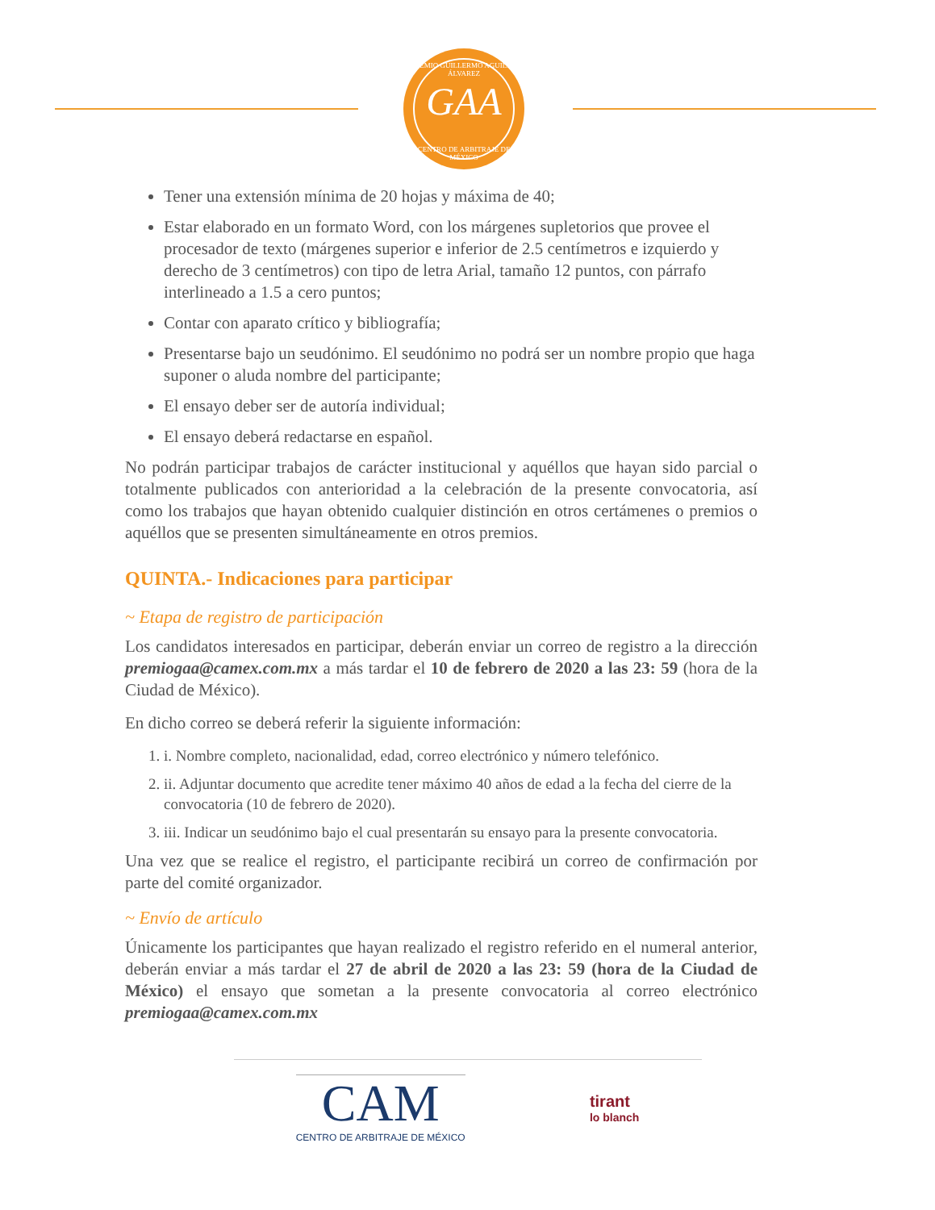PREMIO GUILLERMO AGUILAR ÁLVAREZ
GAA
CENTRO DE ARBITRAJE DE MÉXICO
Tener una extensión mínima de 20 hojas y máxima de 40;
Estar elaborado en un formato Word, con los márgenes supletorios que provee el procesador de texto (márgenes superior e inferior de 2.5 centímetros e izquierdo y derecho de 3 centímetros) con tipo de letra Arial, tamaño 12 puntos, con párrafo interlineado a 1.5 a cero puntos;
Contar con aparato crítico y bibliografía;
Presentarse bajo un seudónimo. El seudónimo no podrá ser un nombre propio que haga suponer o aluda nombre del participante;
El ensayo deber ser de autoría individual;
El ensayo deberá redactarse en español.
No podrán participar trabajos de carácter institucional y aquéllos que hayan sido parcial o totalmente publicados con anterioridad a la celebración de la presente convocatoria, así como los trabajos que hayan obtenido cualquier distinción en otros certámenes o premios o aquéllos que se presenten simultáneamente en otros premios.
QUINTA.- Indicaciones para participar
~ Etapa de registro de participación
Los candidatos interesados en participar, deberán enviar un correo de registro a la dirección premiogaa@camex.com.mx a más tardar el 10 de febrero de 2020 a las 23: 59 (hora de la Ciudad de México).
En dicho correo se deberá referir la siguiente información:
1. i. Nombre completo, nacionalidad, edad, correo electrónico y número telefónico.
2. ii. Adjuntar documento que acredite tener máximo 40 años de edad a la fecha del cierre de la convocatoria (10 de febrero de 2020).
3. iii. Indicar un seudónimo bajo el cual presentarán su ensayo para la presente convocatoria.
Una vez que se realice el registro, el participante recibirá un correo de confirmación por parte del comité organizador.
~ Envío de artículo
Únicamente los participantes que hayan realizado el registro referido en el numeral anterior, deberán enviar a más tardar el 27 de abril de 2020 a las 23: 59 (hora de la Ciudad de México) el ensayo que sometan a la presente convocatoria al correo electrónico premiogaa@camex.com.mx
CAM
CENTRO DE ARBITRAJE DE MÉXICO
tirant
lo blanch